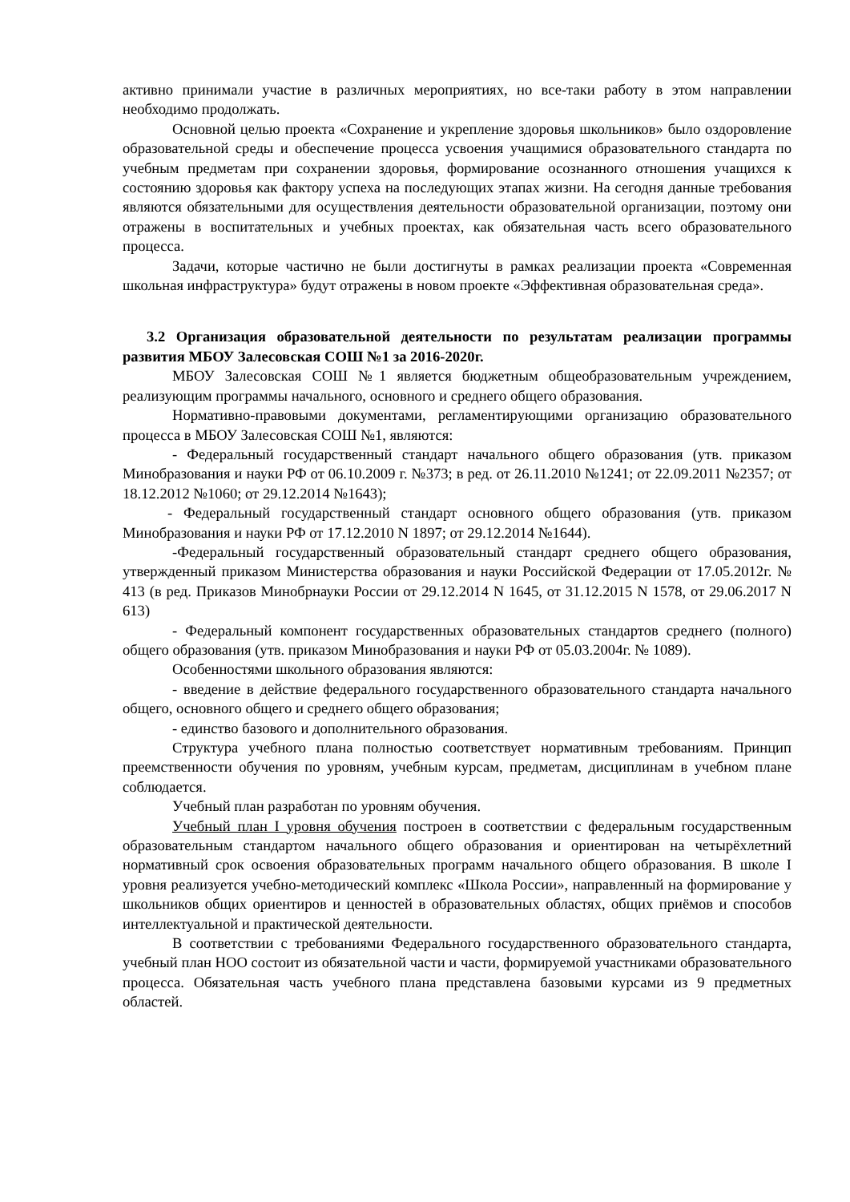активно принимали участие в различных мероприятиях, но все-таки работу в этом направлении необходимо продолжать.
Основной целью проекта «Сохранение и укрепление здоровья школьников» было оздоровление образовательной среды и обеспечение процесса усвоения учащимися образовательного стандарта по учебным предметам при сохранении здоровья, формирование осознанного отношения учащихся к состоянию здоровья как фактору успеха на последующих этапах жизни. На сегодня данные требования являются обязательными для осуществления деятельности образовательной организации, поэтому они отражены в воспитательных и учебных проектах, как обязательная часть всего образовательного процесса.
Задачи, которые частично не были достигнуты в рамках реализации проекта «Современная школьная инфраструктура» будут отражены в новом проекте «Эффективная образовательная среда».
3.2 Организация образовательной деятельности по результатам реализации программы развития МБОУ Залесовская СОШ №1 за 2016-2020г.
МБОУ Залесовская СОШ №1 является бюджетным общеобразовательным учреждением, реализующим программы начального, основного и среднего общего образования.
Нормативно-правовыми документами, регламентирующими организацию образовательного процесса в МБОУ Залесовская СОШ №1, являются:
- Федеральный государственный стандарт начального общего образования (утв. приказом Минобразования и науки РФ от 06.10.2009 г. №373; в ред. от 26.11.2010 №1241; от 22.09.2011 №2357; от 18.12.2012 №1060; от 29.12.2014 №1643);
- Федеральный государственный стандарт основного общего образования (утв. приказом Минобразования и науки РФ от 17.12.2010 N 1897; от 29.12.2014 №1644).
-Федеральный государственный образовательный стандарт среднего общего образования, утвержденный приказом Министерства образования и науки Российской Федерации от 17.05.2012г. № 413 (в ред. Приказов Минобрнауки России от 29.12.2014 N 1645, от 31.12.2015 N 1578, от 29.06.2017 N 613)
- Федеральный компонент государственных образовательных стандартов среднего (полного) общего образования (утв. приказом Минобразования и науки РФ от 05.03.2004г. № 1089).
Особенностями школьного образования являются:
- введение в действие федерального государственного образовательного стандарта начального общего, основного общего и среднего общего образования;
- единство базового и дополнительного образования.
Структура учебного плана полностью соответствует нормативным требованиям. Принцип преемственности обучения по уровням, учебным курсам, предметам, дисциплинам в учебном плане соблюдается.
Учебный план разработан по уровням обучения.
Учебный план I уровня обучения построен в соответствии с федеральным государственным образовательным стандартом начального общего образования и ориентирован на четырёхлетний нормативный срок освоения образовательных программ начального общего образования. В школе I уровня реализуется учебно-методический комплекс «Школа России», направленный на формирование у школьников общих ориентиров и ценностей в образовательных областях, общих приёмов и способов интеллектуальной и практической деятельности.
В соответствии с требованиями Федерального государственного образовательного стандарта, учебный план НОО состоит из обязательной части и части, формируемой участниками образовательного процесса. Обязательная часть учебного плана представлена базовыми курсами из 9 предметных областей.